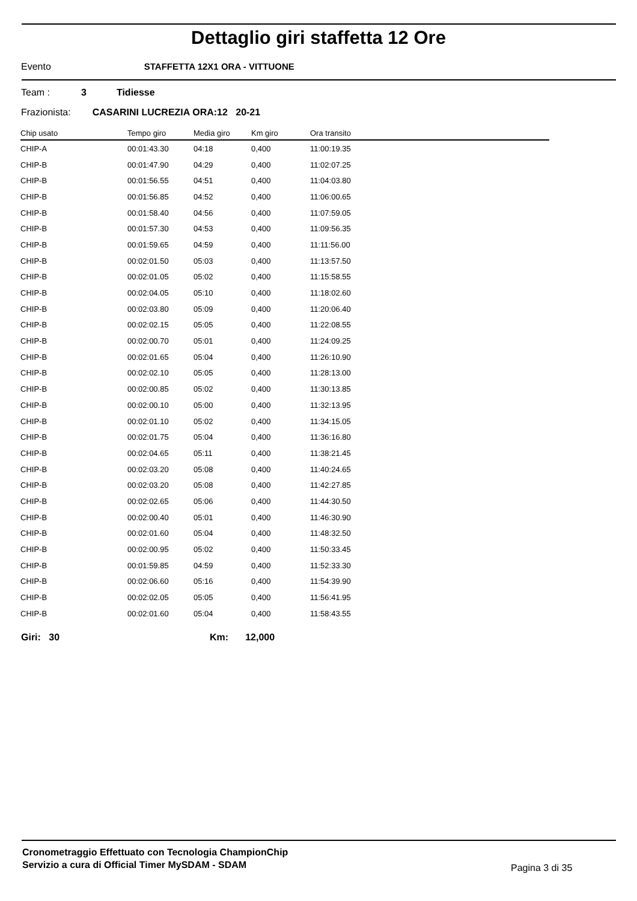Dettaglio giri staffetta 12 Ore
Evento STAFFETTA 12X1 ORA - VITTUONE
Team : 3 Tidiesse
Frazionista: CASARINI LUCREZIA ORA:12 20-21
| Chip usato | Tempo giro | Media giro | Km giro | Ora transito |
| --- | --- | --- | --- | --- |
| CHIP-A | 00:01:43.30 | 04:18 | 0,400 | 11:00:19.35 |
| CHIP-B | 00:01:47.90 | 04:29 | 0,400 | 11:02:07.25 |
| CHIP-B | 00:01:56.55 | 04:51 | 0,400 | 11:04:03.80 |
| CHIP-B | 00:01:56.85 | 04:52 | 0,400 | 11:06:00.65 |
| CHIP-B | 00:01:58.40 | 04:56 | 0,400 | 11:07:59.05 |
| CHIP-B | 00:01:57.30 | 04:53 | 0,400 | 11:09:56.35 |
| CHIP-B | 00:01:59.65 | 04:59 | 0,400 | 11:11:56.00 |
| CHIP-B | 00:02:01.50 | 05:03 | 0,400 | 11:13:57.50 |
| CHIP-B | 00:02:01.05 | 05:02 | 0,400 | 11:15:58.55 |
| CHIP-B | 00:02:04.05 | 05:10 | 0,400 | 11:18:02.60 |
| CHIP-B | 00:02:03.80 | 05:09 | 0,400 | 11:20:06.40 |
| CHIP-B | 00:02:02.15 | 05:05 | 0,400 | 11:22:08.55 |
| CHIP-B | 00:02:00.70 | 05:01 | 0,400 | 11:24:09.25 |
| CHIP-B | 00:02:01.65 | 05:04 | 0,400 | 11:26:10.90 |
| CHIP-B | 00:02:02.10 | 05:05 | 0,400 | 11:28:13.00 |
| CHIP-B | 00:02:00.85 | 05:02 | 0,400 | 11:30:13.85 |
| CHIP-B | 00:02:00.10 | 05:00 | 0,400 | 11:32:13.95 |
| CHIP-B | 00:02:01.10 | 05:02 | 0,400 | 11:34:15.05 |
| CHIP-B | 00:02:01.75 | 05:04 | 0,400 | 11:36:16.80 |
| CHIP-B | 00:02:04.65 | 05:11 | 0,400 | 11:38:21.45 |
| CHIP-B | 00:02:03.20 | 05:08 | 0,400 | 11:40:24.65 |
| CHIP-B | 00:02:03.20 | 05:08 | 0,400 | 11:42:27.85 |
| CHIP-B | 00:02:02.65 | 05:06 | 0,400 | 11:44:30.50 |
| CHIP-B | 00:02:00.40 | 05:01 | 0,400 | 11:46:30.90 |
| CHIP-B | 00:02:01.60 | 05:04 | 0,400 | 11:48:32.50 |
| CHIP-B | 00:02:00.95 | 05:02 | 0,400 | 11:50:33.45 |
| CHIP-B | 00:01:59.85 | 04:59 | 0,400 | 11:52:33.30 |
| CHIP-B | 00:02:06.60 | 05:16 | 0,400 | 11:54:39.90 |
| CHIP-B | 00:02:02.05 | 05:05 | 0,400 | 11:56:41.95 |
| CHIP-B | 00:02:01.60 | 05:04 | 0,400 | 11:58:43.55 |
Giri: 30 Km: 12,000
Cronometraggio Effettuato con Tecnologia ChampionChip
Servizio a cura di Official Timer MySDAM - SDAM
Pagina 3 di 35